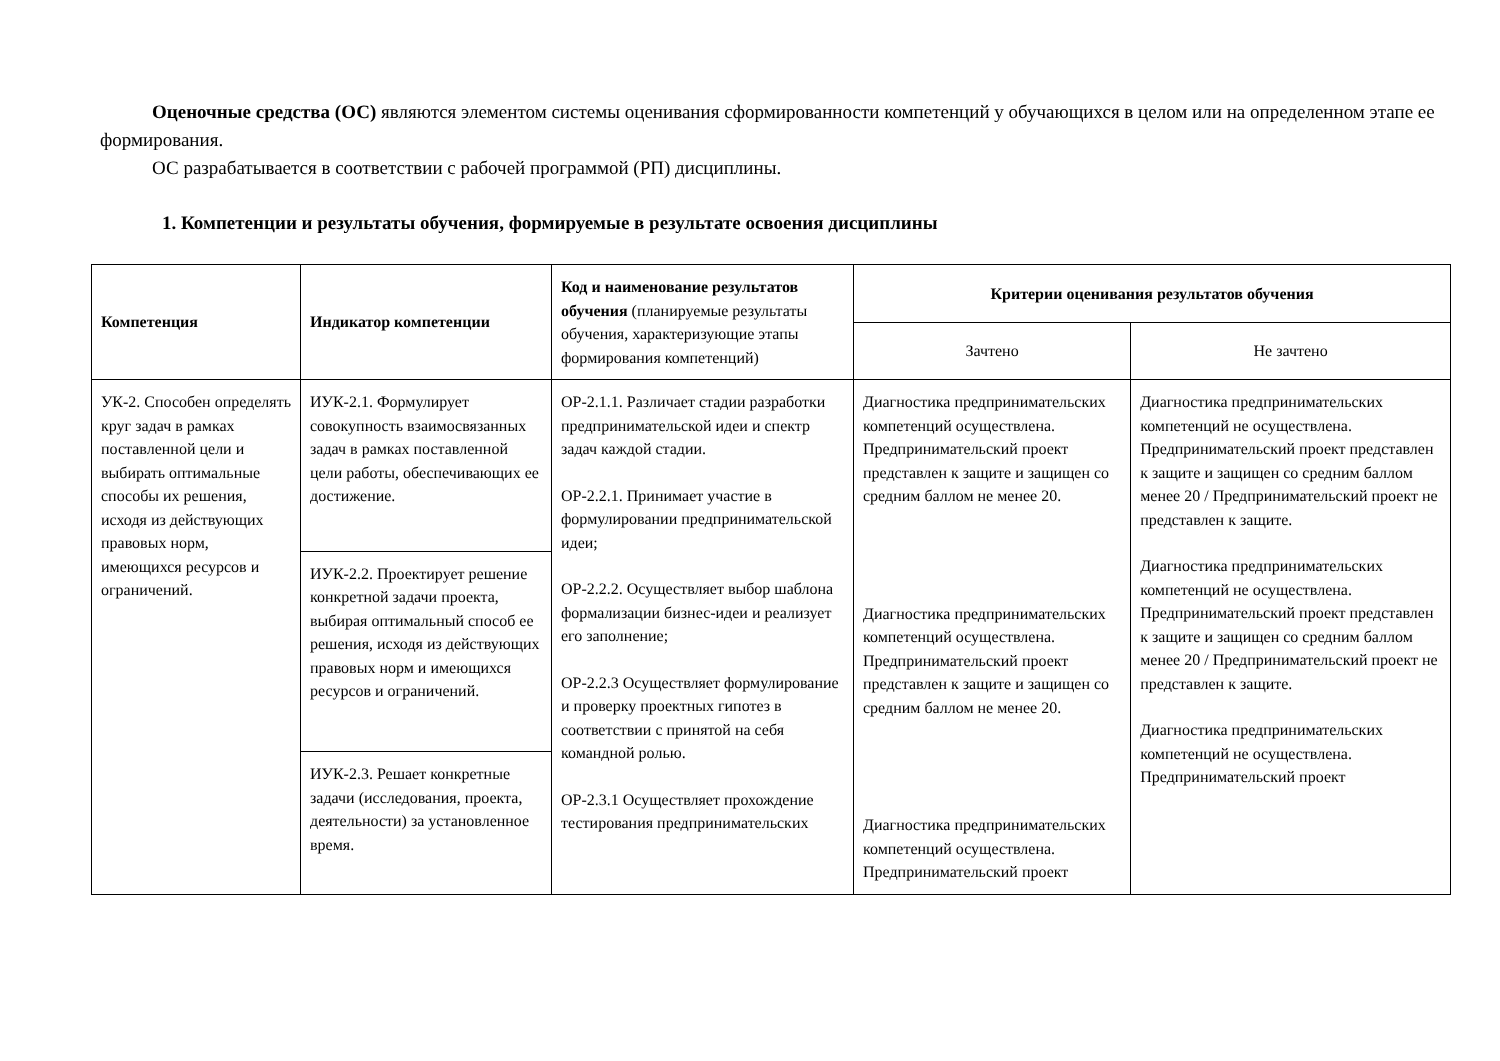Оценочные средства (ОС) являются элементом системы оценивания сформированности компетенций у обучающихся в целом или на определенном этапе ее формирования.
ОС разрабатывается в соответствии с рабочей программой (РП) дисциплины.
1. Компетенции и результаты обучения, формируемые в результате освоения дисциплины
| Компетенция | Индикатор компетенции | Код и наименование результатов обучения (планируемые результаты обучения, характеризующие этапы формирования компетенций) | Критерии оценивания результатов обучения | |
| --- | --- | --- | --- | --- |
| | | | Зачтено | Не зачтено |
| УК-2. Способен определять круг задач в рамках поставленной цели и выбирать оптимальные способы их решения, исходя из действующих правовых норм, имеющихся ресурсов и ограничений. | ИУК-2.1. Формулирует совокупность взаимосвязанных задач в рамках поставленной цели работы, обеспечивающих ее достижение. | ОР-2.1.1. Различает стадии разработки предпринимательской идеи и спектр задач каждой стадии. ОР-2.2.1. Принимает участие в формулировании предпринимательской идеи; ОР-2.2.2. Осуществляет выбор шаблона формализации бизнес-идеи и реализует его заполнение; ОР-2.2.3 Осуществляет формулирование и проверку проектных гипотез в соответствии с принятой на себя командной ролью. ОР-2.3.1 Осуществляет прохождение тестирования предпринимательских | Диагностика предпринимательских компетенций осуществлена. Предпринимательский проект представлен к защите и защищен со средним баллом не менее 20. Диагностика предпринимательских компетенций осуществлена. Предпринимательский проект представлен к защите и защищен со средним баллом не менее 20. Диагностика предпринимательских компетенций осуществлена. Предпринимательский проект | Диагностика предпринимательских компетенций не осуществлена. Предпринимательский проект представлен к защите и защищен со средним баллом менее 20 / Предпринимательский проект не представлен к защите. Диагностика предпринимательских компетенций не осуществлена. Предпринимательский проект представлен к защите и защищен со средним баллом менее 20 / Предпринимательский проект не представлен к защите. Диагностика предпринимательских компетенций не осуществлена. Предпринимательский проект |
| | ИУК-2.2. Проектирует решение конкретной задачи проекта, выбирая оптимальный способ ее решения, исходя из действующих правовых норм и имеющихся ресурсов и ограничений. | | | |
| | ИУК-2.3. Решает конкретные задачи (исследования, проекта, деятельности) за установленное время. | | | |